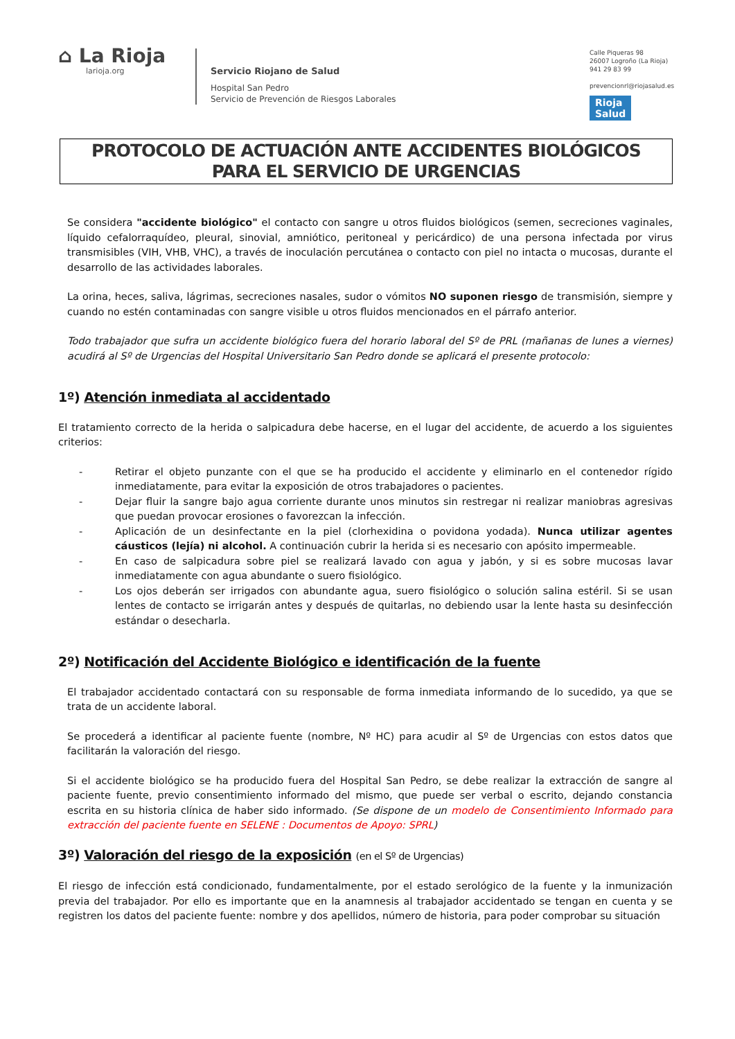⌂ La Rioja
larioja.org
Servicio Riojano de Salud
Hospital San Pedro
Servicio de Prevención de Riesgos Laborales
Calle Piqueras 98
26007 Logroño (La Rioja)
941 29 83 99
prevencionrl@riojasalud.es
Rioja
Salud
PROTOCOLO DE ACTUACIÓN ANTE ACCIDENTES BIOLÓGICOS
PARA EL SERVICIO DE URGENCIAS
Se considera "accidente biológico" el contacto con sangre u otros fluidos biológicos (semen, secreciones vaginales, líquido cefalorraquídeo, pleural, sinovial, amniótico, peritoneal y pericárdico) de una persona infectada por virus transmisibles (VIH, VHB, VHC), a través de inoculación percutánea o contacto con piel no intacta o mucosas, durante el desarrollo de las actividades laborales.
La orina, heces, saliva, lágrimas, secreciones nasales, sudor o vómitos NO suponen riesgo de transmisión, siempre y cuando no estén contaminadas con sangre visible u otros fluidos mencionados en el párrafo anterior.
Todo trabajador que sufra un accidente biológico fuera del horario laboral del Sº de PRL (mañanas de lunes a viernes) acudirá al Sº de Urgencias del Hospital Universitario San Pedro donde se aplicará el presente protocolo:
1º) Atención inmediata al accidentado
El tratamiento correcto de la herida o salpicadura debe hacerse, en el lugar del accidente, de acuerdo a los siguientes criterios:
- Retirar el objeto punzante con el que se ha producido el accidente y eliminarlo en el contenedor rígido inmediatamente, para evitar la exposición de otros trabajadores o pacientes.
- Dejar fluir la sangre bajo agua corriente durante unos minutos sin restregar ni realizar maniobras agresivas que puedan provocar erosiones o favorezcan la infección.
- Aplicación de un desinfectante en la piel (clorhexidina o povidona yodada). Nunca utilizar agentes cáusticos (lejía) ni alcohol. A continuación cubrir la herida si es necesario con apósito impermeable.
- En caso de salpicadura sobre piel se realizará lavado con agua y jabón, y si es sobre mucosas lavar inmediatamente con agua abundante o suero fisiológico.
- Los ojos deberán ser irrigados con abundante agua, suero fisiológico o solución salina estéril. Si se usan lentes de contacto se irrigarán antes y después de quitarlas, no debiendo usar la lente hasta su desinfección estándar o desecharla.
2º) Notificación del Accidente Biológico e identificación de la fuente
El trabajador accidentado contactará con su responsable de forma inmediata informando de lo sucedido, ya que se trata de un accidente laboral.
Se procederá a identificar al paciente fuente (nombre, Nº HC) para acudir al Sº de Urgencias con estos datos que facilitarán la valoración del riesgo.
Si el accidente biológico se ha producido fuera del Hospital San Pedro, se debe realizar la extracción de sangre al paciente fuente, previo consentimiento informado del mismo, que puede ser verbal o escrito, dejando constancia escrita en su historia clínica de haber sido informado. (Se dispone de un modelo de Consentimiento Informado para extracción del paciente fuente en SELENE : Documentos de Apoyo: SPRL)
3º) Valoración del riesgo de la exposición (en el Sº de Urgencias)
El riesgo de infección está condicionado, fundamentalmente, por el estado serológico de la fuente y la inmunización previa del trabajador. Por ello es importante que en la anamnesis al trabajador accidentado se tengan en cuenta y se registren los datos del paciente fuente: nombre y dos apellidos, número de historia, para poder comprobar su situación